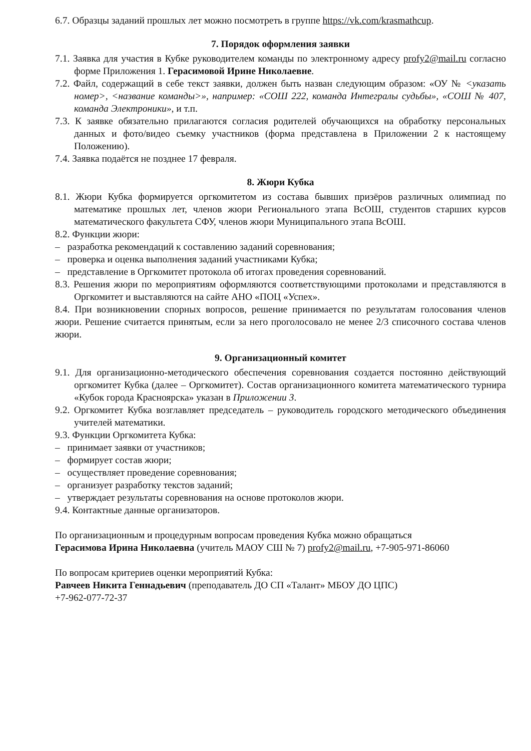6.7. Образцы заданий прошлых лет можно посмотреть в группе https://vk.com/krasmathcup.
7. Порядок оформления заявки
7.1. Заявка для участия в Кубке руководителем команды по электронному адресу profy2@mail.ru согласно форме Приложения 1. Герасимовой Ирине Николаевне.
7.2. Файл, содержащий в себе текст заявки, должен быть назван следующим образом: «ОУ № <указать номер>, <название команды>», например: «СОШ 222, команда Интегралы судьбы», «СОШ № 407, команда Электроники», и т.п.
7.3. К заявке обязательно прилагаются согласия родителей обучающихся на обработку персональных данных и фото/видео съемку участников (форма представлена в Приложении 2 к настоящему Положению).
7.4. Заявка подаётся не позднее 17 февраля.
8. Жюри Кубка
8.1. Жюри Кубка формируется оргкомитетом из состава бывших призёров различных олимпиад по математике прошлых лет, членов жюри Регионального этапа ВсОШ, студентов старших курсов математического факультета СФУ, членов жюри Муниципального этапа ВсОШ.
8.2. Функции жюри:
– разработка рекомендаций к составлению заданий соревнования;
– проверка и оценка выполнения заданий участниками Кубка;
– представление в Оргкомитет протокола об итогах проведения соревнований.
8.3. Решения жюри по мероприятиям оформляются соответствующими протоколами и представляются в Оргкомитет и выставляются на сайте АНО «ПОЦ «Успех».
8.4. При возникновении спорных вопросов, решение принимается по результатам голосования членов жюри. Решение считается принятым, если за него проголосовало не менее 2/3 списочного состава членов жюри.
9. Организационный комитет
9.1. Для организационно-методического обеспечения соревнования создается постоянно действующий оргкомитет Кубка (далее – Оргкомитет). Состав организационного комитета математического турнира «Кубок города Красноярска» указан в Приложении 3.
9.2. Оргкомитет Кубка возглавляет председатель – руководитель городского методического объединения учителей математики.
9.3. Функции Оргкомитета Кубка:
– принимает заявки от участников;
– формирует состав жюри;
– осуществляет проведение соревнования;
– организует разработку текстов заданий;
– утверждает результаты соревнования на основе протоколов жюри.
9.4. Контактные данные организаторов.
По организационным и процедурным вопросам проведения Кубка можно обращаться
Герасимова Ирина Николаевна (учитель МАОУ СШ № 7) profy2@mail.ru, +7-905-971-86060
По вопросам критериев оценки мероприятий Кубка:
Равчеев Никита Геннадьевич (преподаватель ДО СП «Талант» МБОУ ДО ЦПС)
+7-962-077-72-37